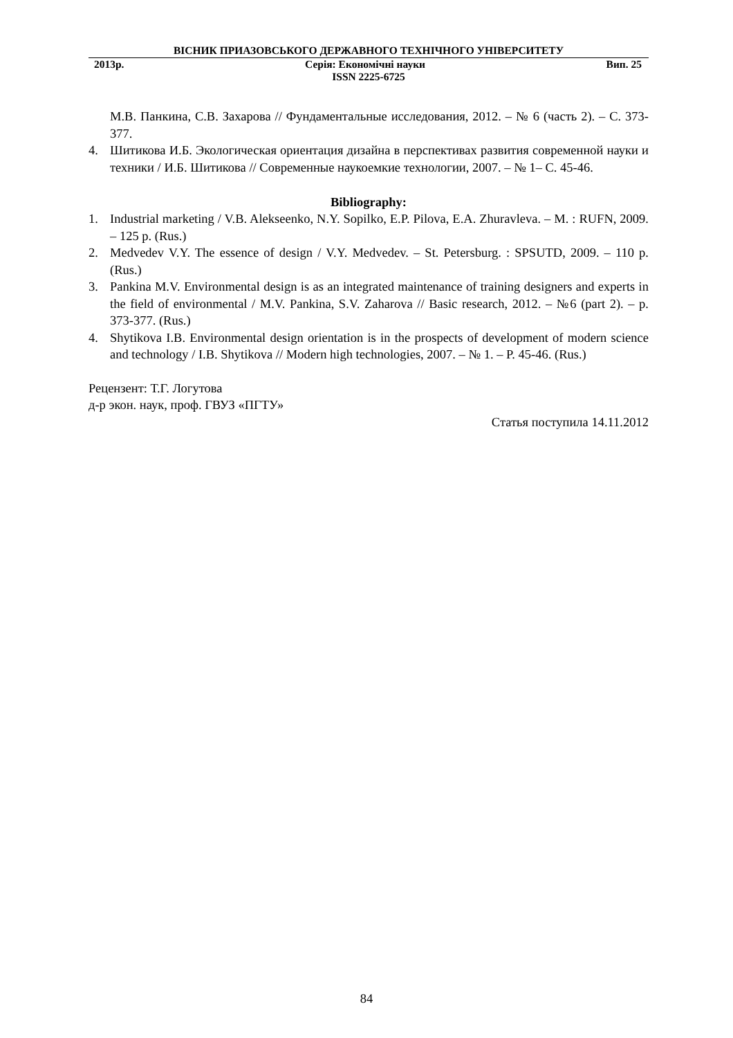ВІСНИК ПРИАЗОВСЬКОГО ДЕРЖАВНОГО ТЕХНІЧНОГО УНІВЕРСИТЕТУ
2013р. Серія: Економічні науки Вип. 25
ISSN 2225-6725
М.В. Панкина, С.В. Захарова // Фундаментальные исследования, 2012. – № 6 (часть 2). – С. 373-377.
4. Шитикова И.Б. Экологическая ориентация дизайна в перспективах развития современной науки и техники / И.Б. Шитикова // Современные наукоемкие технологии, 2007. – № 1– С. 45-46.
Bibliography:
1. Industrial marketing / V.B. Alekseenko, N.Y. Sopilko, E.P. Pilova, E.A. Zhuravleva. – M. : RUFN, 2009. – 125 p. (Rus.)
2. Medvedev V.Y. The essence of design / V.Y. Medvedev. – St. Petersburg. : SPSUTD, 2009. – 110 p. (Rus.)
3. Pankina M.V. Environmental design is as an integrated maintenance of training designers and experts in the field of environmental / M.V. Pankina, S.V. Zaharova // Basic research, 2012. – №6 (part 2). – p. 373-377. (Rus.)
4. Shytikova I.B. Environmental design orientation is in the prospects of development of modern science and technology / I.B. Shytikova // Modern high technologies, 2007. – № 1. – P. 45-46. (Rus.)
Рецензент: Т.Г. Логутова
д-р экон. наук, проф. ГВУЗ «ПГТУ»
Статья поступила 14.11.2012
84